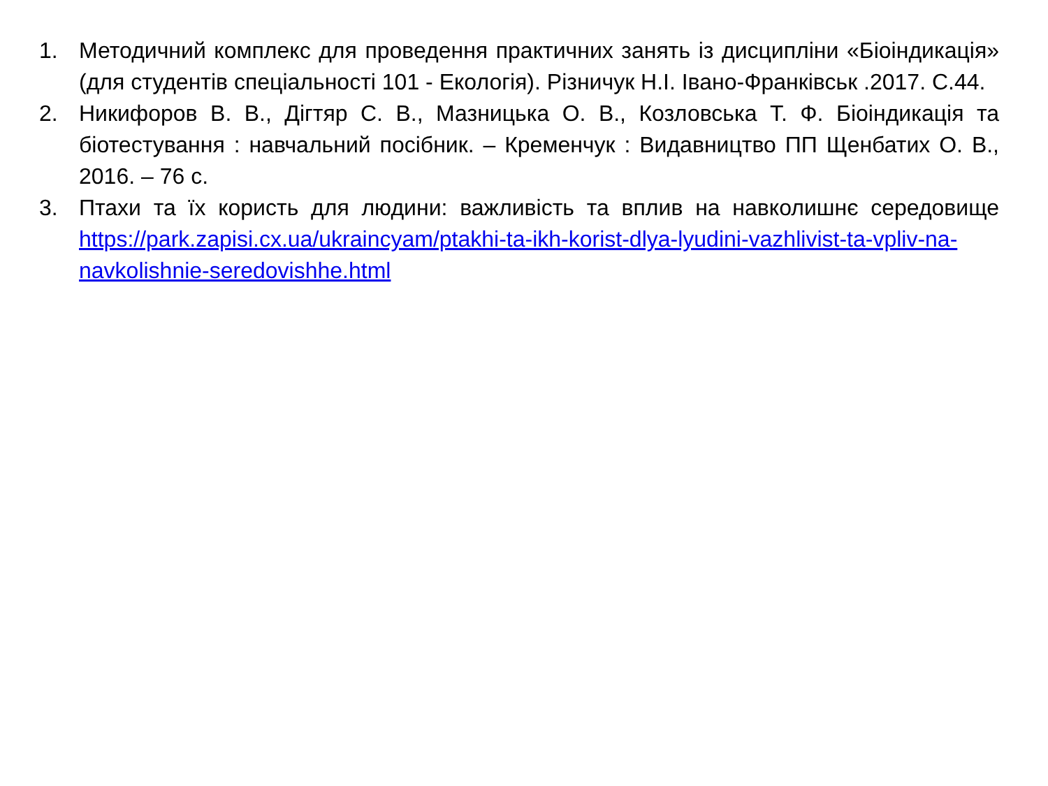1. Методичний комплекс для проведення практичних занять із дисципліни «Біоіндикація» (для студентів спеціальності 101 - Екологія). Різничук Н.І. Івано-Франківськ .2017. С.44.
2. Никифоров В. В., Дігтяр С. В., Мазницька О. В., Козловська Т. Ф. Біоіндикація та біотестування : навчальний посібник. – Кременчук : Видавництво ПП Щенбатих О. В., 2016. – 76 с.
3. Птахи та їх користь для людини: важливість та вплив на навколишнє середовище https://park.zapisi.cx.ua/ukraincyam/ptakhi-ta-ikh-korist-dlya-lyudini-vazhlivist-ta-vpliv-na-navkolishnie-seredovishhe.html